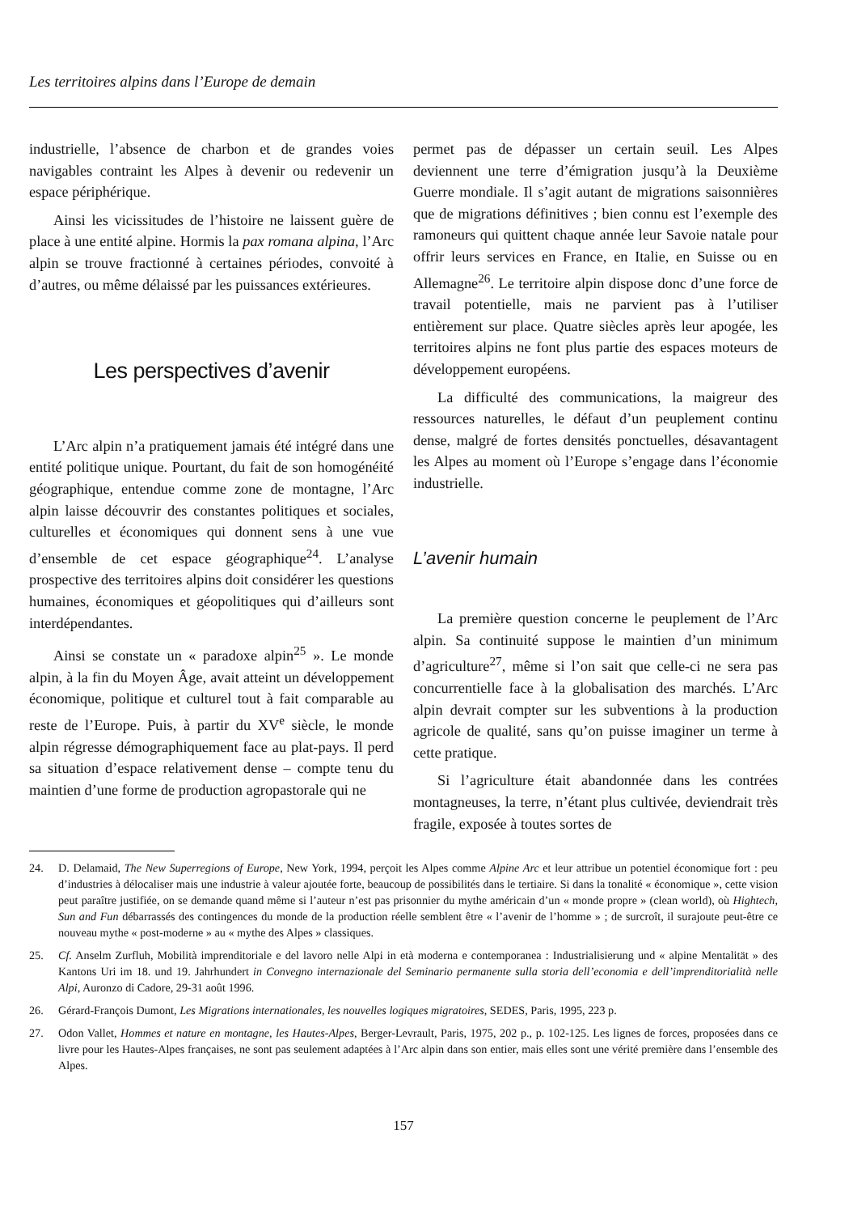Les territoires alpins dans l’Europe de demain
industrielle, l’absence de charbon et de grandes voies navigables contraint les Alpes à devenir ou redevenir un espace périphérique.
Ainsi les vicissitudes de l’histoire ne laissent guère de place à une entité alpine. Hormis la pax romana alpina, l’Arc alpin se trouve fractionné à certaines périodes, convoité à d’autres, ou même délaissé par les puissances extérieures.
Les perspectives d’avenir
L’Arc alpin n’a pratiquement jamais été intégré dans une entité politique unique. Pourtant, du fait de son homogénéité géographique, entendue comme zone de montagne, l’Arc alpin laisse découvrir des constantes politiques et sociales, culturelles et économiques qui donnent sens à une vue d’ensemble de cet espace géographique<sup>24</sup>. L’analyse prospective des territoires alpins doit considérer les questions humaines, économiques et géopolitiques qui d’ailleurs sont interdépendantes.
Ainsi se constate un « paradoxe alpin<sup>25</sup> ». Le monde alpin, à la fin du Moyen Âge, avait atteint un développement économique, politique et culturel tout à fait comparable au reste de l’Europe. Puis, à partir du XV<sup>e</sup> siècle, le monde alpin régresse démographiquement face au plat-pays. Il perd sa situation d’espace relativement dense – compte tenu du maintien d’une forme de production agropastorale qui ne
permet pas de dépasser un certain seuil. Les Alpes deviennent une terre d’émigration jusqu’à la Deuxième Guerre mondiale. Il s’agit autant de migrations saisonnières que de migrations définitives ; bien connu est l’exemple des ramoneurs qui quittent chaque année leur Savoie natale pour offrir leurs services en France, en Italie, en Suisse ou en Allemagne<sup>26</sup>. Le territoire alpin dispose donc d’une force de travail potentielle, mais ne parvient pas à l’utiliser entièrement sur place. Quatre siècles après leur apogée, les territoires alpins ne font plus partie des espaces moteurs de développement européens.
La difficulté des communications, la maigreur des ressources naturelles, le défaut d’un peuplement continu dense, malgré de fortes densités ponctuelles, désavantagent les Alpes au moment où l’Europe s’engage dans l’économie industrielle.
L’avenir humain
La première question concerne le peuplement de l’Arc alpin. Sa continuité suppose le maintien d’un minimum d’agriculture<sup>27</sup>, même si l’on sait que celle-ci ne sera pas concurrentielle face à la globalisation des marchés. L’Arc alpin devrait compter sur les subventions à la production agricole de qualité, sans qu’on puisse imaginer un terme à cette pratique.
Si l’agriculture était abandonnée dans les contrées montagneuses, la terre, n’étant plus cultivée, deviendrait très fragile, exposée à toutes sortes de
24. D. Delamaid, The New Superregions of Europe, New York, 1994, perçoit les Alpes comme Alpine Arc et leur attribue un potentiel économique fort : peu d’industries à délocaliser mais une industrie à valeur ajoutée forte, beaucoup de possibilités dans le tertiaire. Si dans la tonalité « économique », cette vision peut paraître justifiée, on se demande quand même si l’auteur n’est pas prisonnier du mythe américain d’un « monde propre » (clean world), où Hightech, Sun and Fun débarrassés des contingences du monde de la production réelle semblent être « l’avenir de l’homme » ; de surcroît, il surajoute peut-être ce nouveau mythe « post-moderne » au « mythe des Alpes » classiques.
25. Cf. Anselm Zurfluh, Mobilità imprenditoriale e del lavoro nelle Alpi in età moderna e contemporanea : Industrialisierung und « alpine Mentalität » des Kantons Uri im 18. und 19. Jahrhundert in Convegno internazionale del Seminario permanente sulla storia dell’economia e dell’imprenditorialità nelle Alpi, Auronzo di Cadore, 29-31 août 1996.
26. Gérard-François Dumont, Les Migrations internationales, les nouvelles logiques migratoires, SEDES, Paris, 1995, 223 p.
27. Odon Vallet, Hommes et nature en montagne, les Hautes-Alpes, Berger-Levrault, Paris, 1975, 202 p., p. 102-125. Les lignes de forces, proposées dans ce livre pour les Hautes-Alpes françaises, ne sont pas seulement adaptées à l’Arc alpin dans son entier, mais elles sont une vérité première dans l’ensemble des Alpes.
157